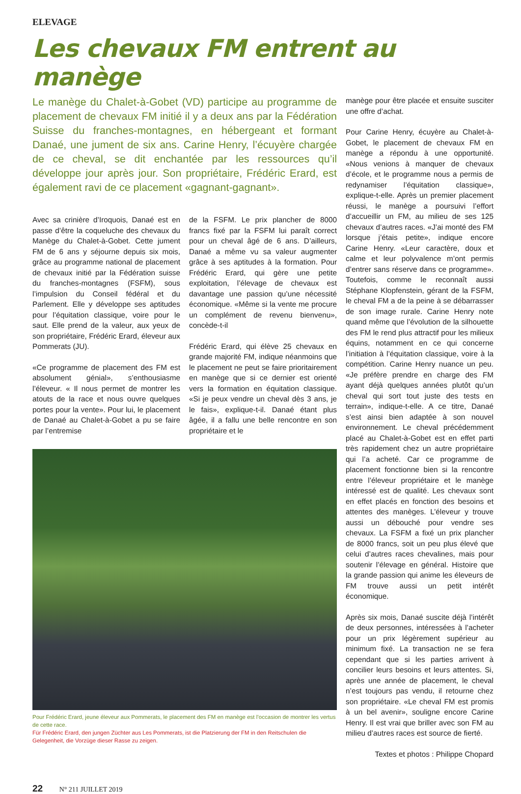ELEVAGE
Les chevaux FM entrent au manège
Le manège du Chalet-à-Gobet (VD) participe au programme de placement de chevaux FM initié il y a deux ans par la Fédération Suisse du franches-montagnes, en hébergeant et formant Danaé, une jument de six ans. Carine Henry, l’écuyère chargée de ce cheval, se dit enchantée par les ressources qu’il développe jour après jour. Son propriétaire, Frédéric Erard, est également ravi de ce placement «gagnant-gagnant».
Avec sa crinière d’Iroquois, Danaé est en passe d’être la coqueluche des chevaux du Manège du Chalet-à-Gobet. Cette jument FM de 6 ans y séjourne depuis six mois, grâce au programme national de placement de chevaux initié par la Fédération suisse du franches-montagnes (FSFM), sous l’impulsion du Conseil fédéral et du Parlement. Elle y développe ses aptitudes pour l’équitation classique, voire pour le saut. Elle prend de la valeur, aux yeux de son propriétaire, Frédéric Erard, éleveur aux Pommerats (JU).
«Ce programme de placement des FM est absolument génial», s’enthousiasme l’éleveur. « Il nous permet de montrer les atouts de la race et nous ouvre quelques portes pour la vente». Pour lui, le placement de Danaé au Chalet-à-Gobet a pu se faire par l’entremise
de la FSFM. Le prix plancher de 8000 francs fixé par la FSFM lui paraît correct pour un cheval âgé de 6 ans. D’ailleurs, Danaé a même vu sa valeur augmenter grâce à ses aptitudes à la formation. Pour Frédéric Erard, qui gère une petite exploitation, l’élevage de chevaux est davantage une passion qu’une nécessité économique. «Même si la vente me procure un complément de revenu bienvenu», concède-t-il
Frédéric Erard, qui élève 25 chevaux en grande majorité FM, indique néanmoins que le placement ne peut se faire prioritairement en manège que si ce dernier est orienté vers la formation en équitation classique. «Si je peux vendre un cheval dès 3 ans, je le fais», explique-t-il. Danaé étant plus âgée, il a fallu une belle rencontre en son propriétaire et le
Pour Frédéric Erard, jeune éleveur aux Pommerats, le placement des FM en manège est l’occasion de montrer les vertus de cette race.
Für Frédéric Erard, den jungen Züchter aus Les Pommerats, ist die Platzierung der FM in den Reitschulen die Gelegenheit, die Vorzüge dieser Rasse zu zeigen.
manège pour être placée et ensuite susciter une offre d’achat.
Pour Carine Henry, écuyère au Chalet-à-Gobet, le placement de chevaux FM en manège a répondu à une opportunité. «Nous venions à manquer de chevaux d’école, et le programme nous a permis de redynamiser l’équitation classique», explique-t-elle. Après un premier placement réussi, le manège a poursuivi l’effort d’accueillir un FM, au milieu de ses 125 chevaux d’autres races. «J’ai monté des FM lorsque j’étais petite», indique encore Carine Henry. «Leur caractère, doux et calme et leur polyvalence m’ont permis d’entrer sans réserve dans ce programme». Toutefois, comme le reconnaît aussi Stéphane Klopfenstein, gérant de la FSFM, le cheval FM a de la peine à se débarrasser de son image rurale. Carine Henry note quand même que l’évolution de la silhouette des FM le rend plus attractif pour les milieux équins, notamment en ce qui concerne l’initiation à l’équitation classique, voire à la compétition. Carine Henry nuance un peu. «Je préfère prendre en charge des FM ayant déjà quelques années plutôt qu’un cheval qui sort tout juste des tests en terrain», indique-t-elle. A ce titre, Danaé s’est ainsi bien adaptée à son nouvel environnement. Le cheval précédemment placé au Chalet-à-Gobet est en effet parti très rapidement chez un autre propriétaire qui l’a acheté. Car ce programme de placement fonctionne bien si la rencontre entre l’éleveur propriétaire et le manège intéressé est de qualité. Les chevaux sont en effet placés en fonction des besoins et attentes des manèges. L’éleveur y trouve aussi un débouché pour vendre ses chevaux. La FSFM a fixé un prix plancher de 8000 francs, soit un peu plus élevé que celui d’autres races chevalines, mais pour soutenir l’élevage en général. Histoire que la grande passion qui anime les éleveurs de FM trouve aussi un petit intérêt économique.
Après six mois, Danaé suscite déjà l’intérêt de deux personnes, intéressées à l’acheter pour un prix légèrement supérieur au minimum fixé. La transaction ne se fera cependant que si les parties arrivent à concilier leurs besoins et leurs attentes. Si, après une année de placement, le cheval n’est toujours pas vendu, il retourne chez son propriétaire. «Le cheval FM est promis à un bel avenir», souligne encore Carine Henry. Il est vrai que briller avec son FM au milieu d’autres races est source de fierté.
Textes et photos : Philippe Chopard
22 N° 211 JUILLET 2019